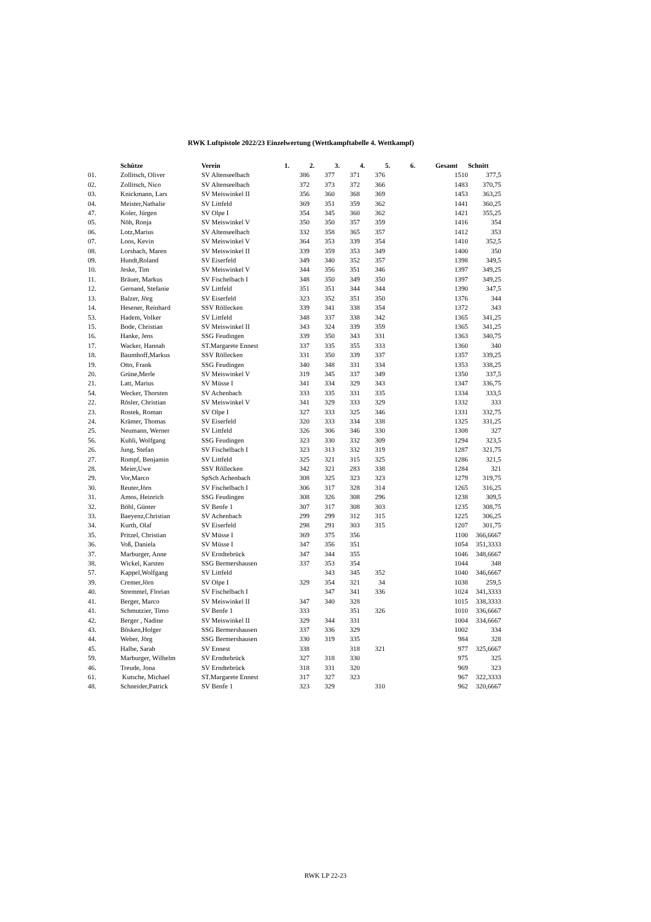RWK Luftpistole 2022/23 Einzelwertung (Wettkampftabelle 4. Wettkampf)
| | Schütze | Verein | 1. | 2. | 3. | 4. | 5. | 6. | Gesamt | Schnitt |
| --- | --- | --- | --- | --- | --- | --- | --- | --- | --- | --- |
| 01. | Zollitsch, Oliver | SV Altenseelbach | 386 | 377 | 371 | 376 | | | 1510 | 377,5 |
| 02. | Zollitsch, Nico | SV Altenseelbach | 372 | 373 | 372 | 366 | | | 1483 | 370,75 |
| 03. | Knickmann, Lars | SV Meiswinkel II | 356 | 360 | 368 | 369 | | | 1453 | 363,25 |
| 04. | Meister,Nathalie | SV Littfeld | 369 | 351 | 359 | 362 | | | 1441 | 360,25 |
| 47. | Koler, Jürgen | SV Olpe I | 354 | 345 | 360 | 362 | | | 1421 | 355,25 |
| 05. | Nöh, Ronja | SV Meiswinkel V | 350 | 350 | 357 | 359 | | | 1416 | 354 |
| 06. | Lotz,Marius | SV Altenseelbach | 332 | 358 | 365 | 357 | | | 1412 | 353 |
| 07. | Loos, Kevin | SV Meiswinkel V | 364 | 353 | 339 | 354 | | | 1410 | 352,5 |
| 08. | Lorsbach, Maren | SV Meiswinkel II | 339 | 359 | 353 | 349 | | | 1400 | 350 |
| 09. | Hundt,Roland | SV Eiserfeld | 349 | 340 | 352 | 357 | | | 1398 | 349,5 |
| 10. | Jeske, Tim | SV Meiswinkel V | 344 | 356 | 351 | 346 | | | 1397 | 349,25 |
| 11. | Bräuer, Markus | SV Fischelbach I | 348 | 350 | 349 | 350 | | | 1397 | 349,25 |
| 12. | Gernand, Stefanie | SV Littfeld | 351 | 351 | 344 | 344 | | | 1390 | 347,5 |
| 13. | Balzer, Jörg | SV Eiserfeld | 323 | 352 | 351 | 350 | | | 1376 | 344 |
| 14. | Hesener, Reinhard | SSV Röllecken | 339 | 341 | 338 | 354 | | | 1372 | 343 |
| 53. | Hadem, Volker | SV Littfeld | 348 | 337 | 338 | 342 | | | 1365 | 341,25 |
| 15. | Bode, Christian | SV Meiswinkel II | 343 | 324 | 339 | 359 | | | 1365 | 341,25 |
| 16. | Hanke, Jens | SSG Feudingen | 339 | 350 | 343 | 331 | | | 1363 | 340,75 |
| 17. | Wacker, Hannah | ST.Margarete Ennest | 337 | 335 | 355 | 333 | | | 1360 | 340 |
| 18. | Baumhoff,Markus | SSV Röllecken | 331 | 350 | 339 | 337 | | | 1357 | 339,25 |
| 19. | Otto, Frank | SSG Feudingen | 340 | 348 | 331 | 334 | | | 1353 | 338,25 |
| 20. | Grüne,Merle | SV Meiswinkel V | 319 | 345 | 337 | 349 | | | 1350 | 337,5 |
| 21. | Latt, Marius | SV Müsse I | 341 | 334 | 329 | 343 | | | 1347 | 336,75 |
| 54. | Wecker, Thorsten | SV Achenbach | 333 | 335 | 331 | 335 | | | 1334 | 333,5 |
| 22. | Rösler, Christian | SV Meiswinkel V | 341 | 329 | 333 | 329 | | | 1332 | 333 |
| 23. | Rostek, Roman | SV Olpe I | 327 | 333 | 325 | 346 | | | 1331 | 332,75 |
| 24. | Krämer, Thomas | SV Eiserfeld | 320 | 333 | 334 | 338 | | | 1325 | 331,25 |
| 25. | Neumann, Werner | SV Littfeld | 326 | 306 | 346 | 330 | | | 1308 | 327 |
| 56. | Kuhli, Wolfgang | SSG Feudingen | 323 | 330 | 332 | 309 | | | 1294 | 323,5 |
| 26. | Jung, Stefan | SV Fischelbach I | 323 | 313 | 332 | 319 | | | 1287 | 321,75 |
| 27. | Rompf, Benjamin | SV Littfeld | 325 | 321 | 315 | 325 | | | 1286 | 321,5 |
| 28. | Meier,Uwe | SSV Röllecken | 342 | 321 | 283 | 338 | | | 1284 | 321 |
| 29. | Vor,Marco | SpSch Achenbach | 308 | 325 | 323 | 323 | | | 1279 | 319,75 |
| 30. | Reuter,Jörn | SV Fischelbach I | 306 | 317 | 328 | 314 | | | 1265 | 316,25 |
| 31. | Amos, Heinrich | SSG Feudingen | 308 | 326 | 308 | 296 | | | 1238 | 309,5 |
| 32. | Böhl, Günter | SV Benfe 1 | 307 | 317 | 308 | 303 | | | 1235 | 308,75 |
| 33. | Baeyenz,Christian | SV Achenbach | 299 | 299 | 312 | 315 | | | 1225 | 306,25 |
| 34. | Kurth, Olaf | SV Eiserfeld | 298 | 291 | 303 | 315 | | | 1207 | 301,75 |
| 35. | Pritzel, Christian | SV Müsse I | 369 | 375 | 356 | | | | 1100 | 366,6667 |
| 36. | Voß, Daniela | SV Müsse I | 347 | 356 | 351 | | | | 1054 | 351,3333 |
| 37. | Marburger, Anne | SV Erndtebrück | 347 | 344 | 355 | | | | 1046 | 348,6667 |
| 38. | Wickel, Karsten | SSG Bermershausen | 337 | 353 | 354 | | | | 1044 | 348 |
| 57. | Kappel,Wolfgang | SV Littfeld | | 343 | 345 | 352 | | | 1040 | 346,6667 |
| 39. | Cremer,Jörn | SV Olpe I | 329 | 354 | 321 | 34 | | | 1038 | 259,5 |
| 40. | Stremmel, Florian | SV Fischelbach I | | 347 | 341 | 336 | | | 1024 | 341,3333 |
| 41. | Berger, Marco | SV Meiswinkel II | 347 | 340 | 328 | | | | 1015 | 338,3333 |
| 41. | Schmutzier, Timo | SV Benfe 1 | 333 | | 351 | 326 | | | 1010 | 336,6667 |
| 42. | Berger , Nadine | SV Meiswinkel II | 329 | 344 | 331 | | | | 1004 | 334,6667 |
| 43. | Bösken,Holger | SSG Bermershausen | 337 | 336 | 329 | | | | 1002 | 334 |
| 44. | Weber, Jörg | SSG Bermershausen | 330 | 319 | 335 | | | | 984 | 328 |
| 45. | Halbe, Sarah | SV Ennest | 338 | | 318 | 321 | | | 977 | 325,6667 |
| 59. | Marburger, Wilhelm | SV Erndtebrück | 327 | 318 | 330 | | | | 975 | 325 |
| 46. | Treude, Jona | SV Erndtebrück | 318 | 331 | 320 | | | | 969 | 323 |
| 61. | Kutsche, Michael | ST.Margarete Ennest | 317 | 327 | 323 | | | | 967 | 322,3333 |
| 48. | Schneider,Patrick | SV Benfe 1 | 323 | 329 | | 310 | | | 962 | 320,6667 |
RWK LP 22-23